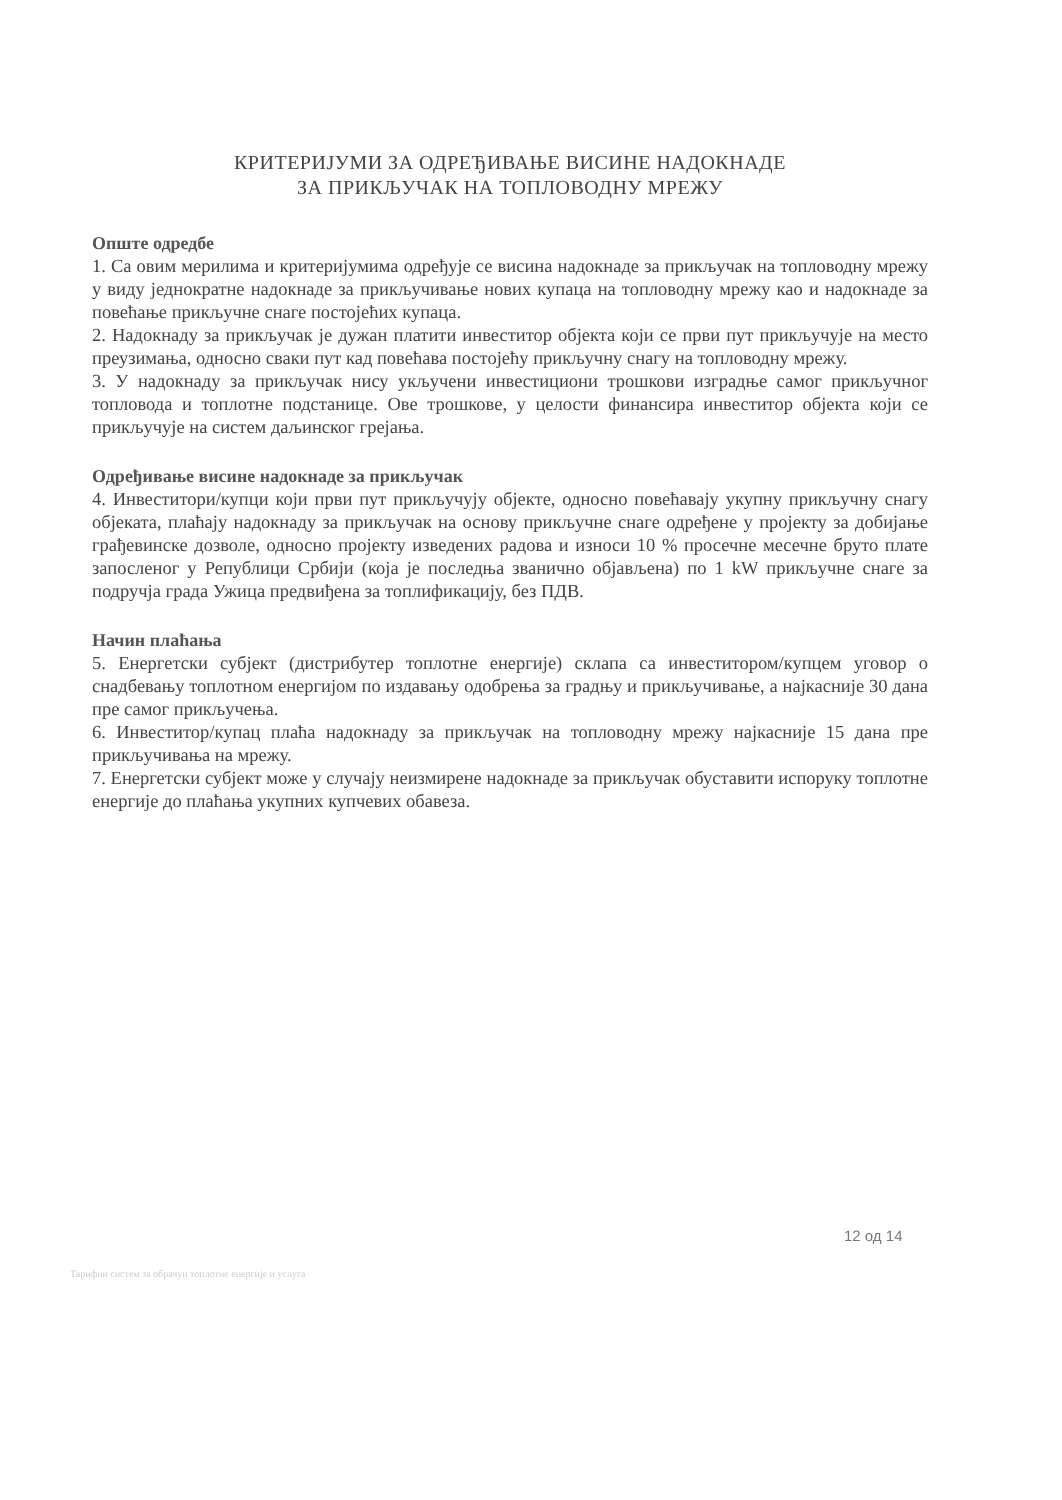КРИТЕРИЈУМИ ЗА ОДРЕЂИВАЊЕ ВИСИНЕ НАДОКНАДЕ
ЗА ПРИКЉУЧАК НА ТОПЛОВОДНУ МРЕЖУ
Опште одредбе
1. Са овим мерилима и критеријумима одређује се висина надокнаде за прикључак на топловодну мрежу у виду једнократне надокнаде за прикључивање нових купаца на топловодну мрежу као и надокнаде за повећање прикључне снаге постојећих купаца.
2. Надокнаду за прикључак је дужан платити инвеститор објекта који се први пут прикључује на место преузимања, односно сваки пут кад повећава постојећу прикључну снагу на топловодну мрежу.
3. У надокнаду за прикључак нису укључени инвестициони трошкови изградње самог прикључног топловода и топлотне подстанице. Ове трошкове, у целости финансира инвеститор објекта који се прикључује на систем даљинског грејања.
Одређивање висине надокнаде за прикључак
4. Инвеститори/купци који први пут прикључују објекте, односно повећавају укупну прикључну снагу објеката, плаћају надокнаду за прикључак на основу прикључне снаге одређене у пројекту за добијање грађевинске дозволе, односно пројекту изведених радова и износи 10 % просечне месечне бруто плате запосленог у Републици Србији (која је последња званично објављена) по 1 kW прикључне снаге за подручја града Ужица предвиђена за топлификацију, без ПДВ.
Начин плаћања
5. Енергетски субјект (дистрибутер топлотне енергије) склапа са инвеститором/купцем уговор о снадбевању топлотном енергијом по издавању одобрења за градњу и прикључивање, а најкасније 30 дана пре самог прикључења.
6. Инвеститор/купац плаћа надокнаду за прикључак на топловодну мрежу најкасније 15 дана пре прикључивања на мрежу.
7. Енергетски субјект може у случају неизмирене надокнаде за прикључак обуставити испоруку топлотне енергије до плаћања укупних купчевих обавеза.
12 од 14
Тарифни систем за обрачун топлотне енергије и услуга